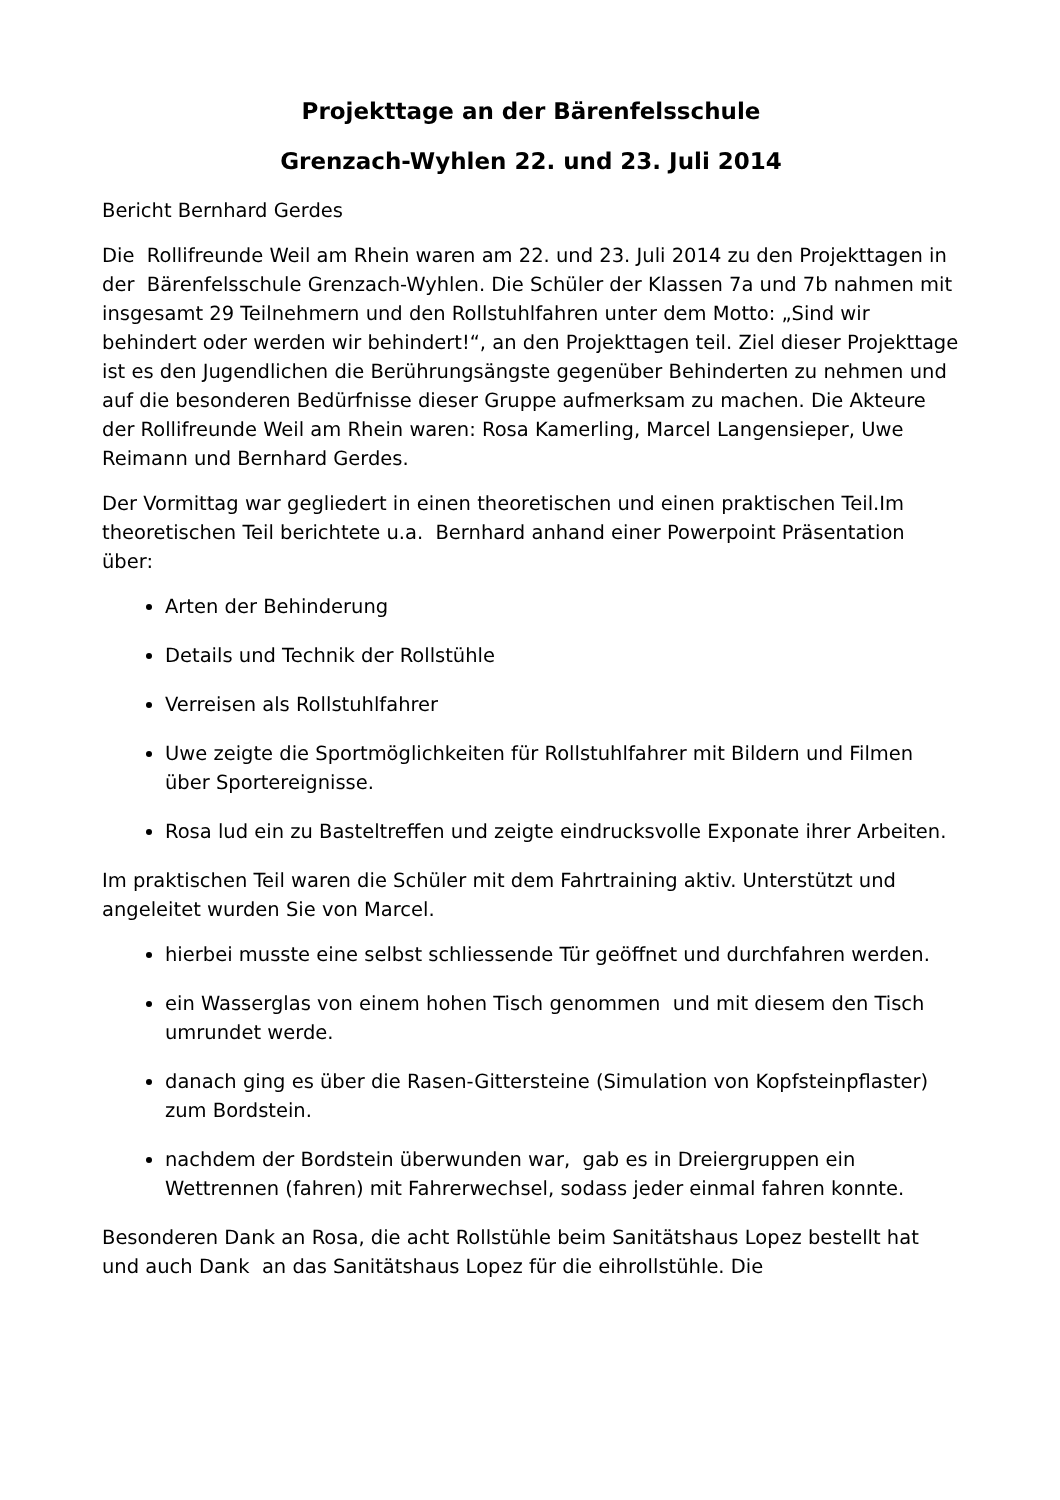Projekttage an der Bärenfelsschule
Grenzach-Wyhlen 22. und 23. Juli 2014
Bericht Bernhard Gerdes
Die Rollifreunde Weil am Rhein waren am 22. und 23. Juli 2014 zu den Projekttagen in der Bärenfelsschule Grenzach-Wyhlen. Die Schüler der Klassen 7a und 7b nahmen mit insgesamt 29 Teilnehmern und den Rollstuhlfahren unter dem Motto: „Sind wir behindert oder werden wir behindert!“, an den Projekttagen teil. Ziel dieser Projekttage ist es den Jugendlichen die Berührungsängste gegenüber Behinderten zu nehmen und auf die besonderen Bedürfnisse dieser Gruppe aufmerksam zu machen. Die Akteure der Rollifreunde Weil am Rhein waren: Rosa Kamerling, Marcel Langensieper, Uwe Reimann und Bernhard Gerdes.
Der Vormittag war gegliedert in einen theoretischen und einen praktischen Teil.Im theoretischen Teil berichtete u.a. Bernhard anhand einer Powerpoint Präsentation über:
Arten der Behinderung
Details und Technik der Rollstühle
Verreisen als Rollstuhlfahrer
Uwe zeigte die Sportmöglichkeiten für Rollstuhlfahrer mit Bildern und Filmen über Sportereignisse.
Rosa lud ein zu Basteltreffen und zeigte eindrucksvolle Exponate ihrer Arbeiten.
Im praktischen Teil waren die Schüler mit dem Fahrtraining aktiv. Unterstützt und angeleitet wurden Sie von Marcel.
hierbei musste eine selbst schliessende Tür geöffnet und durchfahren werden.
ein Wasserglas von einem hohen Tisch genommen und mit diesem den Tisch umrundet werde.
danach ging es über die Rasen-Gittersteine (Simulation von Kopfsteinpflaster) zum Bordstein.
nachdem der Bordstein überwunden war, gab es in Dreiergruppen ein Wettrennen (fahren) mit Fahrerwechsel, sodass jeder einmal fahren konnte.
Besonderen Dank an Rosa, die acht Rollstühle beim Sanitätshaus Lopez bestellt hat und auch Dank an das Sanitätshaus Lopez für die eihrollstühle. Die